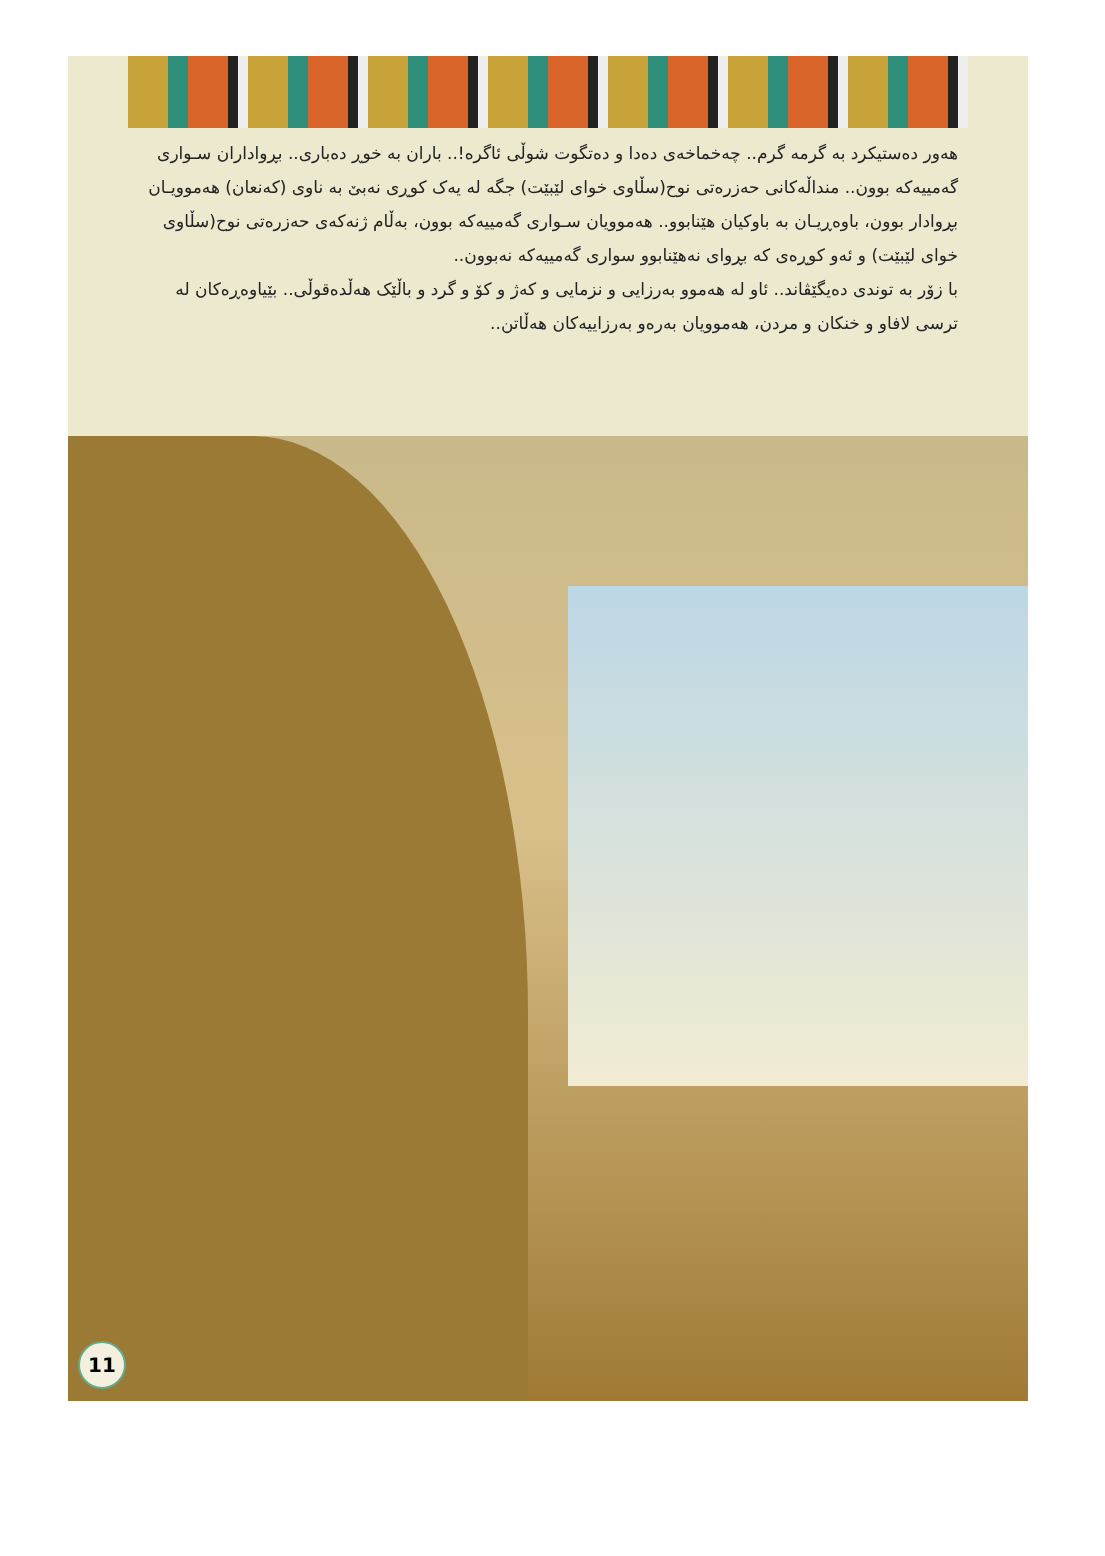هەور دەستیکرد بە گرمە گرم.. چەخماخەی دەدا و دەتگوت شوڵی ئاگرە!.. باران بە خوڕ دەباری.. بڕواداران سـواری گەمییەکە بوون.. منداڵەکانی حەزرەتی نوح(سڵاوی خوای لێبێت) جگە لە یەک کوڕی نەبێ بە ناوی (کەنعان) هەموویـان بڕوادار بوون، باوەڕیـان بە باوکیان هێنابوو.. هەموویان سـواری گەمییەکە بوون، بەڵام ژنەکەی حەزرەتی نوح(سڵاوی خوای لێبێت) و ئەو کوڕەی کە بڕوای نەهێنابوو سواری گەمییەکە نەبوون..
با زۆر بە توندی دەیگێڤاند.. ئاو لە هەموو بەرزایی و نزمایی و کەژ و کۆ و گرد و باڵێک هەڵدەقوڵی.. بێیاوەڕەکان لە ترسی لافاو و خنکان و مردن، هەموویان بەرەو بەرزاییەکان هەڵاتن..
11